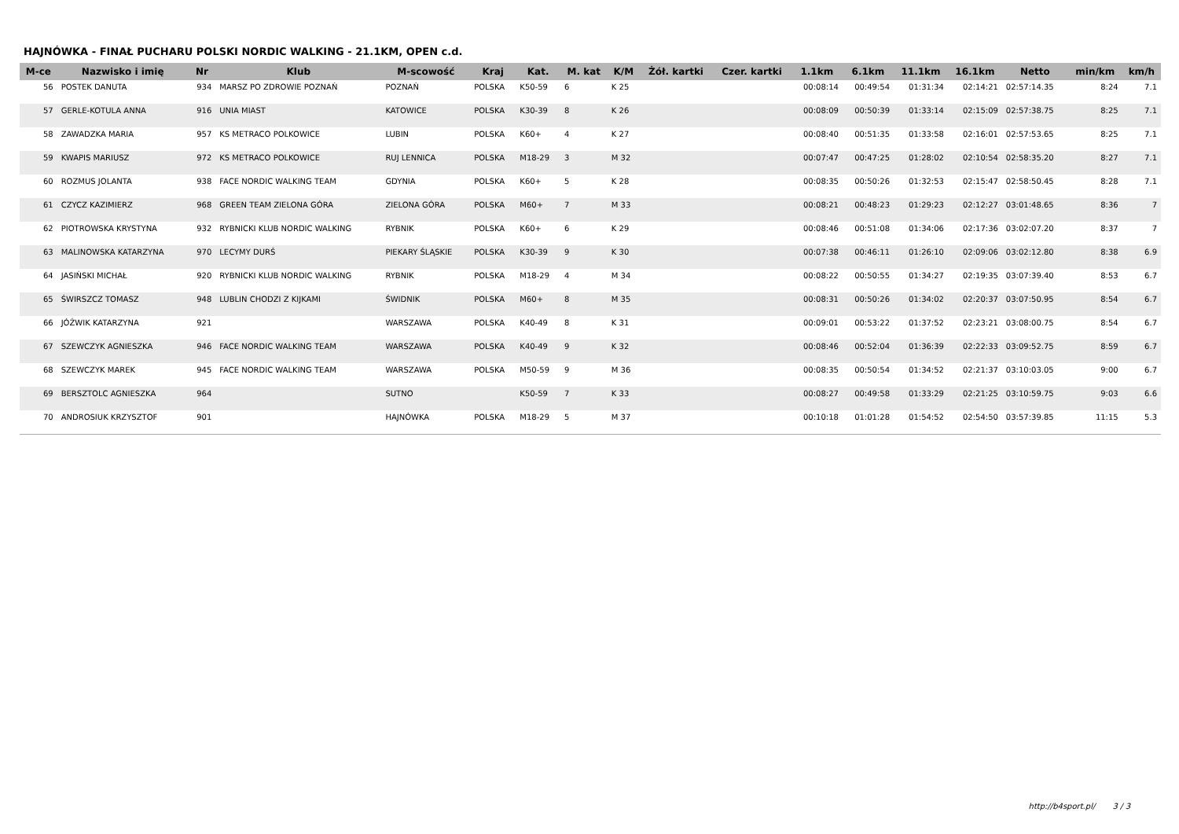HAJNÓWKA - FINAŁ PUCHARU POLSKI NORDIC WALKING - 21.1KM, OPEN c.d.
| M-ce | Nazwisko i imię | Nr | Klub | M-scowość | Kraj | Kat. | M. kat | K/M | Żół. kartki | Czer. kartki | 1.1km | 6.1km | 11.1km | 16.1km | Netto | min/km | km/h |
| --- | --- | --- | --- | --- | --- | --- | --- | --- | --- | --- | --- | --- | --- | --- | --- | --- | --- |
| 56 | POSTEK DANUTA | 934 | MARSZ PO ZDROWIE POZNAŃ | POZNAŃ | POLSKA | K50-59 | 6 | K 25 | | | 00:08:14 | 00:49:54 | 01:31:34 | 02:14:21 | 02:57:14.35 | 8:24 | 7.1 |
| 57 | GERLE-KOTULA ANNA | 916 | UNIA MIAST | KATOWICE | POLSKA | K30-39 | 8 | K 26 | | | 00:08:09 | 00:50:39 | 01:33:14 | 02:15:09 | 02:57:38.75 | 8:25 | 7.1 |
| 58 | ZAWADZKA MARIA | 957 | KS METRACO POLKOWICE | LUBIN | POLSKA | K60+ | 4 | K 27 | | | 00:08:40 | 00:51:35 | 01:33:58 | 02:16:01 | 02:57:53.65 | 8:25 | 7.1 |
| 59 | KWAPIS MARIUSZ | 972 | KS METRACO POLKOWICE | RUJ LENNICA | POLSKA | M18-29 | 3 | M 32 | | | 00:07:47 | 00:47:25 | 01:28:02 | 02:10:54 | 02:58:35.20 | 8:27 | 7.1 |
| 60 | ROZMUS JOLANTA | 938 | FACE NORDIC WALKING TEAM | GDYNIA | POLSKA | K60+ | 5 | K 28 | | | 00:08:35 | 00:50:26 | 01:32:53 | 02:15:47 | 02:58:50.45 | 8:28 | 7.1 |
| 61 | CZYCZ KAZIMIERZ | 968 | GREEN TEAM ZIELONA GÓRA | ZIELONA GÓRA | POLSKA | M60+ | 7 | M 33 | | | 00:08:21 | 00:48:23 | 01:29:23 | 02:12:27 | 03:01:48.65 | 8:36 | 7 |
| 62 | PIOTROWSKA KRYSTYNA | 932 | RYBNICKI KLUB NORDIC WALKING | RYBNIK | POLSKA | K60+ | 6 | K 29 | | | 00:08:46 | 00:51:08 | 01:34:06 | 02:17:36 | 03:02:07.20 | 8:37 | 7 |
| 63 | MALINOWSKA KATARZYNA | 970 | LECYMY DURŚ | PIEKARY ŚLĄSKIE | POLSKA | K30-39 | 9 | K 30 | | | 00:07:38 | 00:46:11 | 01:26:10 | 02:09:06 | 03:02:12.80 | 8:38 | 6.9 |
| 64 | JASIŃSKI MICHAŁ | 920 | RYBNICKI KLUB NORDIC WALKING | RYBNIK | POLSKA | M18-29 | 4 | M 34 | | | 00:08:22 | 00:50:55 | 01:34:27 | 02:19:35 | 03:07:39.40 | 8:53 | 6.7 |
| 65 | ŚWIRSZCZ TOMASZ | 948 | LUBLIN CHODZI Z KIJKAMI | ŚWIDNIK | POLSKA | M60+ | 8 | M 35 | | | 00:08:31 | 00:50:26 | 01:34:02 | 02:20:37 | 03:07:50.95 | 8:54 | 6.7 |
| 66 | JÓŹWIK KATARZYNA | 921 | | WARSZAWA | POLSKA | K40-49 | 8 | K 31 | | | 00:09:01 | 00:53:22 | 01:37:52 | 02:23:21 | 03:08:00.75 | 8:54 | 6.7 |
| 67 | SZEWCZYK AGNIESZKA | 946 | FACE NORDIC WALKING TEAM | WARSZAWA | POLSKA | K40-49 | 9 | K 32 | | | 00:08:46 | 00:52:04 | 01:36:39 | 02:22:33 | 03:09:52.75 | 8:59 | 6.7 |
| 68 | SZEWCZYK MAREK | 945 | FACE NORDIC WALKING TEAM | WARSZAWA | POLSKA | M50-59 | 9 | M 36 | | | 00:08:35 | 00:50:54 | 01:34:52 | 02:21:37 | 03:10:03.05 | 9:00 | 6.7 |
| 69 | BERSZTOLC AGNIESZKA | 964 | | SUTNO | | K50-59 | 7 | K 33 | | | 00:08:27 | 00:49:58 | 01:33:29 | 02:21:25 | 03:10:59.75 | 9:03 | 6.6 |
| 70 | ANDROSIUK KRZYSZTOF | 901 | | HAJNÓWKA | POLSKA | M18-29 | 5 | M 37 | | | 00:10:18 | 01:01:28 | 01:54:52 | 02:54:50 | 03:57:39.85 | 11:15 | 5.3 |
http://b4sport.pl/ 3 / 3